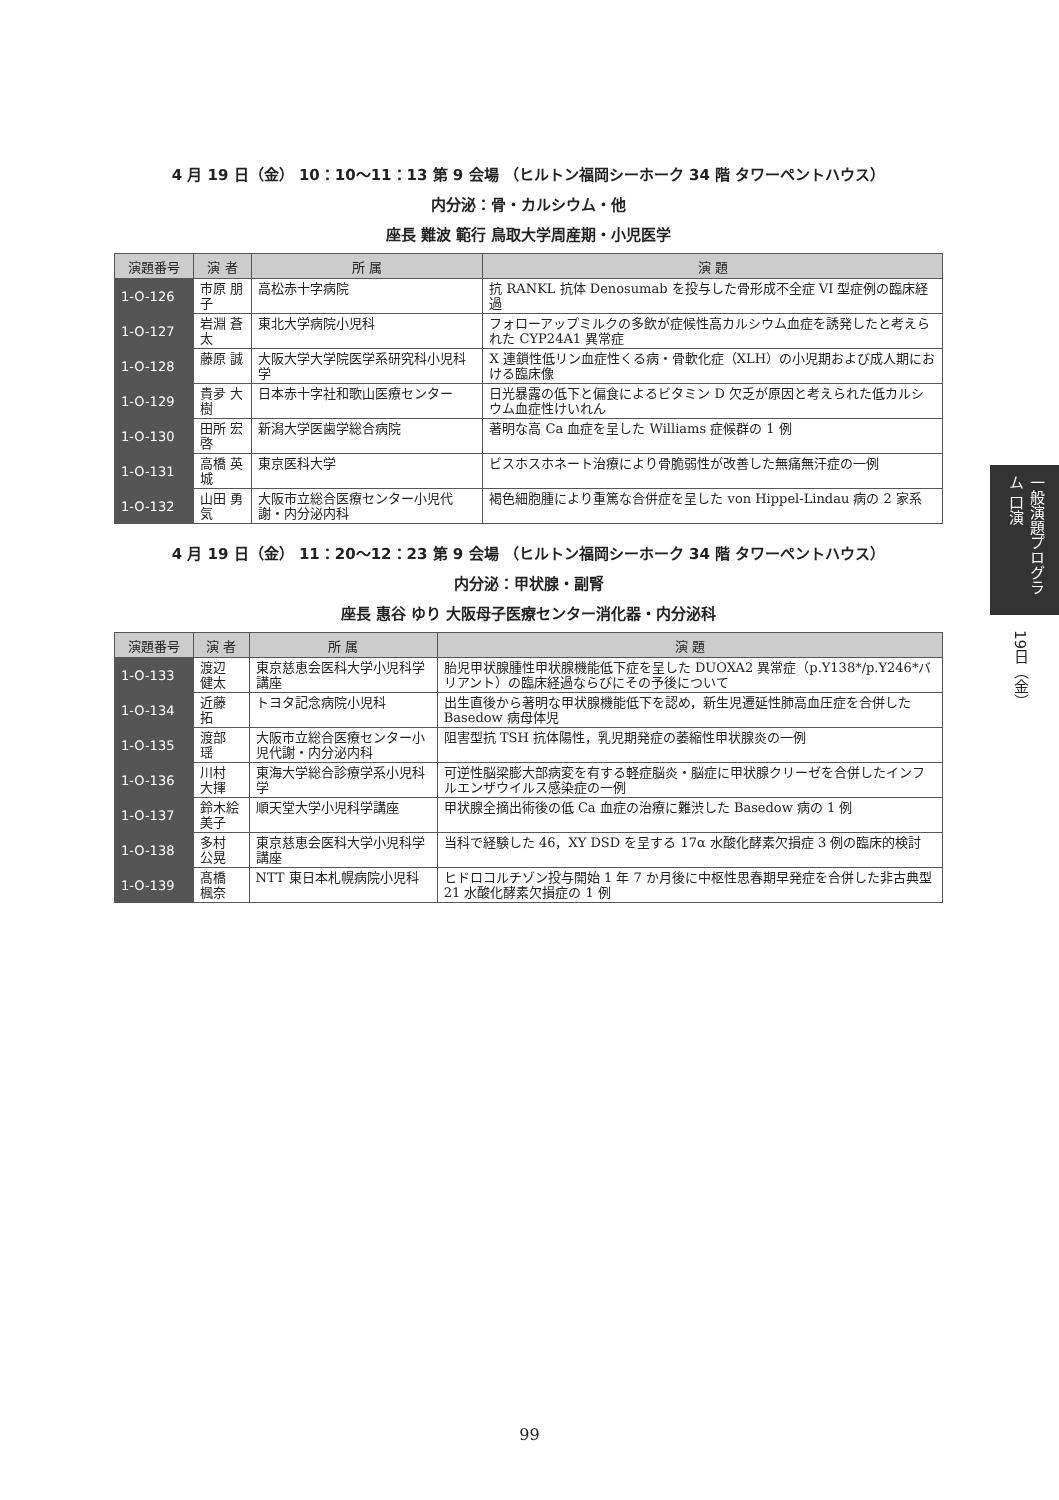4 月 19 日（金） 10：10〜11：13 第 9 会場 （ヒルトン福岡シーホーク 34 階 タワーペントハウス）
内分泌：骨・カルシウム・他
座長 難波 範行 鳥取大学周産期・小児医学
| 演題番号 | 演 者 | 所 属 | 演 題 |
| --- | --- | --- | --- |
| 1-O-126 | 市原 朋子 | 高松赤十字病院 | 抗 RANKL 抗体 Denosumab を投与した骨形成不全症 VI 型症例の臨床経過 |
| 1-O-127 | 岩淵 蒼太 | 東北大学病院小児科 | フォローアップミルクの多飲が症候性高カルシウム血症を誘発したと考えられた CYP24A1 異常症 |
| 1-O-128 | 藤原 誠 | 大阪大学大学院医学系研究科小児科学 | X 連鎖性低リン血症性くる病・骨軟化症（XLH）の小児期および成人期における臨床像 |
| 1-O-129 | 貴夛 大樹 | 日本赤十字社和歌山医療センター | 日光暴露の低下と偏食によるビタミン D 欠乏が原因と考えられた低カルシウム血症性けいれん |
| 1-O-130 | 田所 宏啓 | 新潟大学医歯学総合病院 | 著明な高 Ca 血症を呈した Williams 症候群の 1 例 |
| 1-O-131 | 高橋 英城 | 東京医科大学 | ビスホスホネート治療により骨脆弱性が改善した無痛無汗症の一例 |
| 1-O-132 | 山田 勇気 | 大阪市立総合医療センター小児代謝・内分泌内科 | 褐色細胞腫により重篤な合併症を呈した von Hippel-Lindau 病の 2 家系 |
4 月 19 日（金） 11：20〜12：23 第 9 会場 （ヒルトン福岡シーホーク 34 階 タワーペントハウス）
内分泌：甲状腺・副腎
座長 惠谷 ゆり 大阪母子医療センター消化器・内分泌科
| 演題番号 | 演 者 | 所 属 | 演 題 |
| --- | --- | --- | --- |
| 1-O-133 | 渡辺 健太 | 東京慈恵会医科大学小児科学講座 | 胎児甲状腺腫性甲状腺機能低下症を呈した DUOXA2 異常症（p.Y138*/p.Y246*バリアント）の臨床経過ならびにその予後について |
| 1-O-134 | 近藤 拓 | トヨタ記念病院小児科 | 出生直後から著明な甲状腺機能低下を認め，新生児遷延性肺高血圧症を合併した Basedow 病母体児 |
| 1-O-135 | 渡部 瑶 | 大阪市立総合医療センター小児代謝・内分泌内科 | 阻害型抗 TSH 抗体陽性，乳児期発症の萎縮性甲状腺炎の一例 |
| 1-O-136 | 川村 大揮 | 東海大学総合診療学系小児科学 | 可逆性脳梁膨大部病変を有する軽症脳炎・脳症に甲状腺クリーゼを合併したインフルエンザウイルス感染症の一例 |
| 1-O-137 | 鈴木絵美子 | 順天堂大学小児科学講座 | 甲状腺全摘出術後の低 Ca 血症の治療に難渋した Basedow 病の 1 例 |
| 1-O-138 | 多村 公晃 | 東京慈恵会医科大学小児科学講座 | 当科で経験した 46，XY DSD を呈する 17α 水酸化酵素欠損症 3 例の臨床的検討 |
| 1-O-139 | 髙橋 楓奈 | NTT 東日本札幌病院小児科 | ヒドロコルチゾン投与開始 1 年 7 か月後に中枢性思春期早発症を合併した非古典型 21 水酸化酵素欠損症の 1 例 |
一般演題プログラム 口演
19日（金）
99